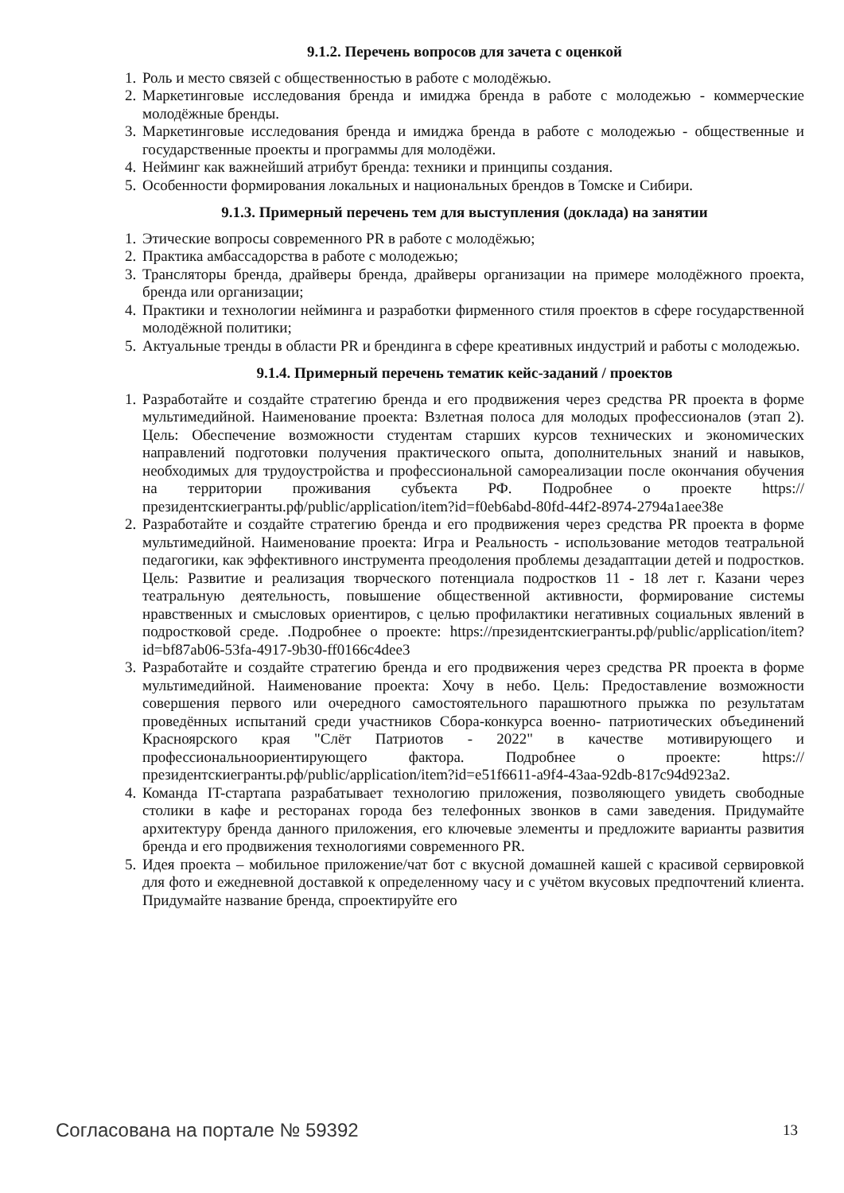9.1.2. Перечень вопросов для зачета с оценкой
1. Роль и место связей с общественностью в работе с молодёжью.
2. Маркетинговые исследования бренда и имиджа бренда в работе с молодежью - коммерческие молодёжные бренды.
3. Маркетинговые исследования бренда и имиджа бренда в работе с молодежью - общественные и государственные проекты и программы для молодёжи.
4. Нейминг как важнейший атрибут бренда: техники и принципы создания.
5. Особенности формирования локальных и национальных брендов в Томске и Сибири.
9.1.3. Примерный перечень тем для выступления (доклада) на занятии
1. Этические вопросы современного PR в работе с молодёжью;
2. Практика амбассадорства в работе с молодежью;
3. Трансляторы бренда, драйверы бренда, драйверы организации на примере молодёжного проекта, бренда или организации;
4. Практики и технологии нейминга и разработки фирменного стиля проектов в сфере государственной молодёжной политики;
5. Актуальные тренды в области PR и брендинга в сфере креативных индустрий и работы с молодежью.
9.1.4. Примерный перечень тематик кейс-заданий / проектов
1. Разработайте и создайте стратегию бренда и его продвижения через средства PR проекта в форме мультимедийной. Наименование проекта: Взлетная полоса для молодых профессионалов (этап 2). Цель: Обеспечение возможности студентам старших курсов технических и экономических направлений подготовки получения практического опыта, дополнительных знаний и навыков, необходимых для трудоустройства и профессиональной самореализации после окончания обучения на территории проживания субъекта РФ. Подробнее о проекте https://президентскиегранты.рф/public/application/item?id=f0eb6abd-80fd-44f2-8974-2794a1aee38e
2. Разработайте и создайте стратегию бренда и его продвижения через средства PR проекта в форме мультимедийной. Наименование проекта: Игра и Реальность - использование методов театральной педагогики, как эффективного инструмента преодоления проблемы дезадаптации детей и подростков. Цель: Развитие и реализация творческого потенциала подростков 11 - 18 лет г. Казани через театральную деятельность, повышение общественной активности, формирование системы нравственных и смысловых ориентиров, с целью профилактики негативных социальных явлений в подростковой среде. .Подробнее о проекте: https://президентскиегранты.рф/public/application/item?id=bf87ab06-53fa-4917-9b30-ff0166c4dee3
3. Разработайте и создайте стратегию бренда и его продвижения через средства PR проекта в форме мультимедийной. Наименование проекта: Хочу в небо. Цель: Предоставление возможности совершения первого или очередного самостоятельного парашютного прыжка по результатам проведённых испытаний среди участников Сбора-конкурса военно- патриотических объединений Красноярского края "Слёт Патриотов - 2022" в качестве мотивирующего и профессиональноориентирующего фактора. Подробнее о проекте: https://президентскиегранты.рф/public/application/item?id=e51f6611-a9f4-43aa-92db-817c94d923a2.
4. Команда IT-стартапа разрабатывает технологию приложения, позволяющего увидеть свободные столики в кафе и ресторанах города без телефонных звонков в сами заведения. Придумайте архитектуру бренда данного приложения, его ключевые элементы и предложите варианты развития бренда и его продвижения технологиями современного PR.
5. Идея проекта – мобильное приложение/чат бот с вкусной домашней кашей с красивой сервировкой для фото и ежедневной доставкой к определенному часу и с учётом вкусовых предпочтений клиента. Придумайте название бренда, спроектируйте его
Согласована на портале № 59392 13